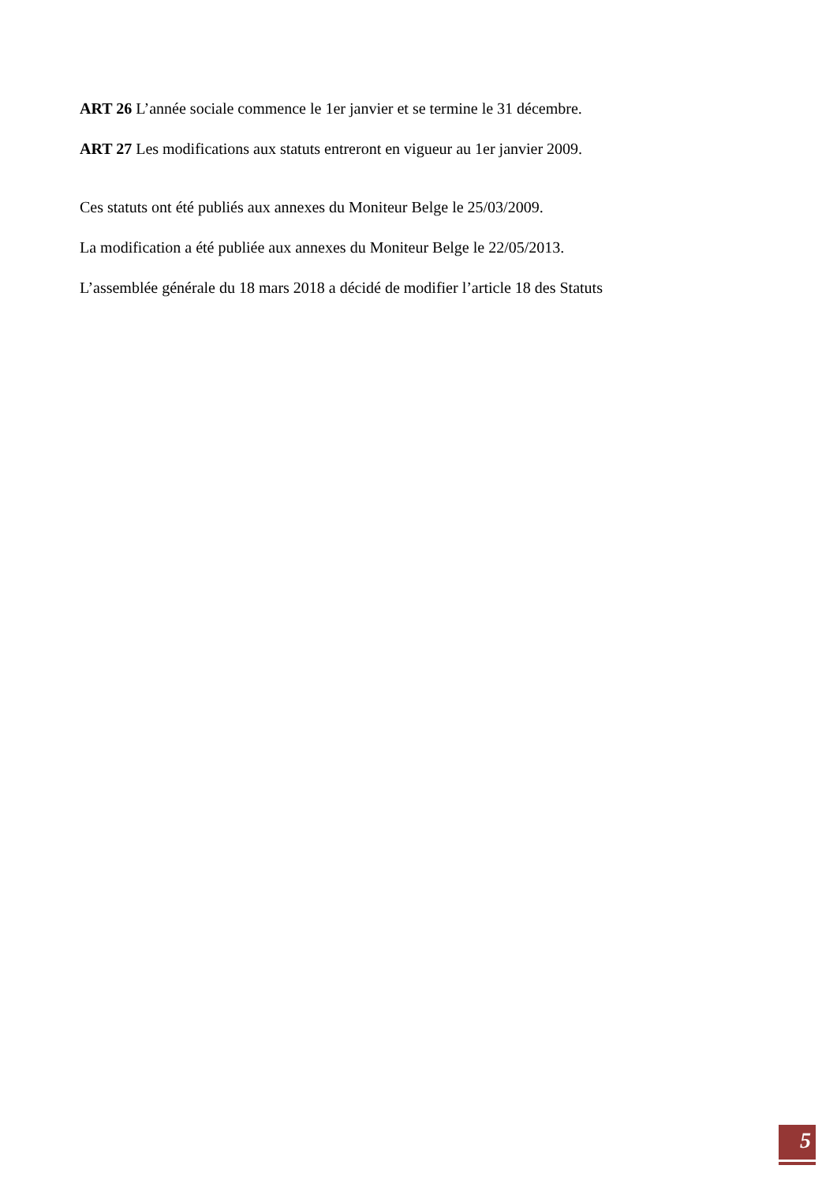ART 26 L’année sociale commence le 1er janvier et se termine le 31 décembre.
ART 27 Les modifications aux statuts entreront en vigueur au 1er janvier 2009.
Ces statuts ont été publiés aux annexes du Moniteur Belge le 25/03/2009.
La modification a été publiée aux annexes du Moniteur Belge le 22/05/2013.
L’assemblée générale du 18 mars 2018 a décidé de modifier l’article 18 des Statuts
5